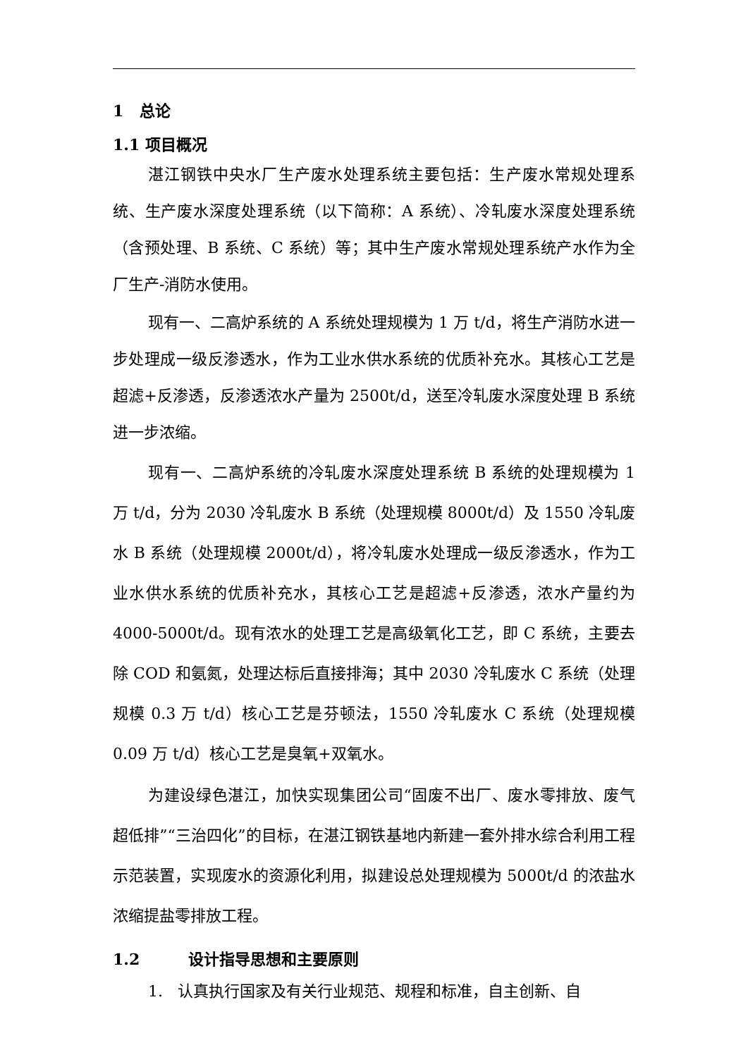1 总论
1.1 项目概况
湛江钢铁中央水厂生产废水处理系统主要包括：生产废水常规处理系统、生产废水深度处理系统（以下简称：A 系统）、冷轧废水深度处理系统（含预处理、B 系统、C 系统）等；其中生产废水常规处理系统产水作为全厂生产-消防水使用。
现有一、二高炉系统的 A 系统处理规模为 1 万 t/d，将生产消防水进一步处理成一级反渗透水，作为工业水供水系统的优质补充水。其核心工艺是超滤+反渗透，反渗透浓水产量为 2500t/d，送至冷轧废水深度处理 B 系统进一步浓缩。
现有一、二高炉系统的冷轧废水深度处理系统 B 系统的处理规模为 1 万 t/d，分为 2030 冷轧废水 B 系统（处理规模 8000t/d）及 1550 冷轧废水 B 系统（处理规模 2000t/d），将冷轧废水处理成一级反渗透水，作为工业水供水系统的优质补充水，其核心工艺是超滤+反渗透，浓水产量约为 4000-5000t/d。现有浓水的处理工艺是高级氧化工艺，即 C 系统，主要去除 COD 和氨氮，处理达标后直接排海；其中 2030 冷轧废水 C 系统（处理规模 0.3 万 t/d）核心工艺是芬顿法，1550 冷轧废水 C 系统（处理规模 0.09 万 t/d）核心工艺是臭氧+双氧水。
为建设绿色湛江，加快实现集团公司“固废不出厂、废水零排放、废气超低排”“三治四化”的目标，在湛江钢铁基地内新建一套外排水综合利用工程示范装置，实现废水的资源化利用，拟建设总处理规模为 5000t/d 的浓盐水浓缩提盐零排放工程。
1.2 设计指导思想和主要原则
1. 认真执行国家及有关行业规范、规程和标准，自主创新、自